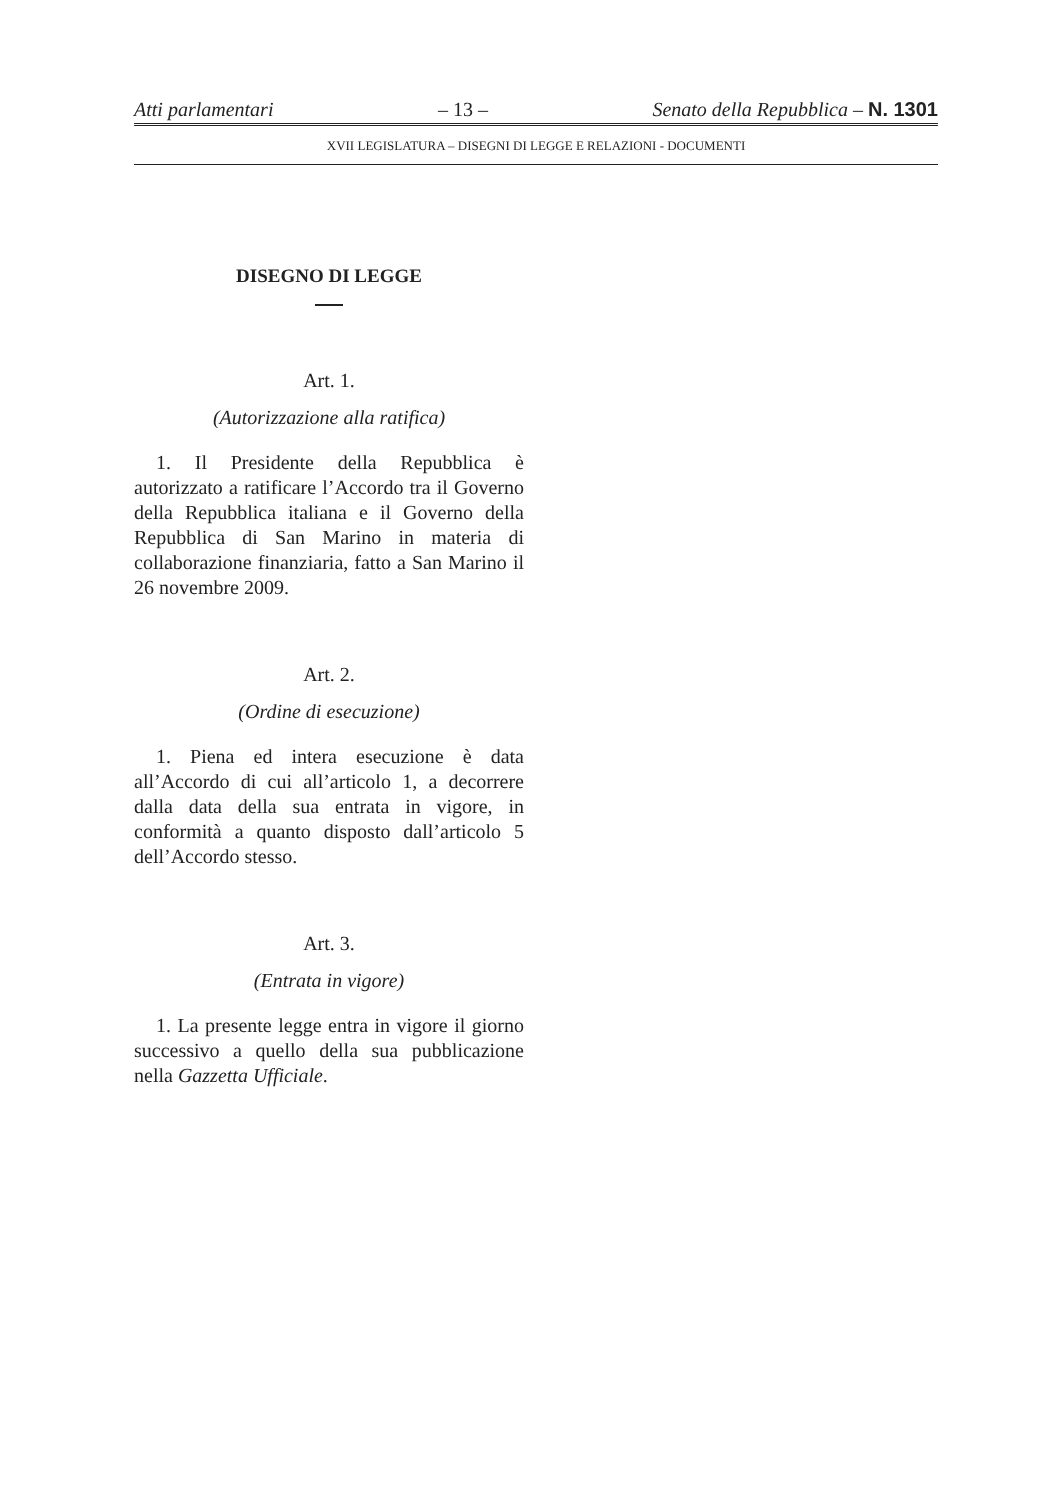Atti parlamentari – 13 – Senato della Repubblica – N. 1301
XVII LEGISLATURA – DISEGNI DI LEGGE E RELAZIONI - DOCUMENTI
DISEGNO DI LEGGE
Art. 1.
(Autorizzazione alla ratifica)
1. Il Presidente della Repubblica è autorizzato a ratificare l’Accordo tra il Governo della Repubblica italiana e il Governo della Repubblica di San Marino in materia di collaborazione finanziaria, fatto a San Marino il 26 novembre 2009.
Art. 2.
(Ordine di esecuzione)
1. Piena ed intera esecuzione è data all’Accordo di cui all’articolo 1, a decorrere dalla data della sua entrata in vigore, in conformità a quanto disposto dall’articolo 5 dell’Accordo stesso.
Art. 3.
(Entrata in vigore)
1. La presente legge entra in vigore il giorno successivo a quello della sua pubblicazione nella Gazzetta Ufficiale.